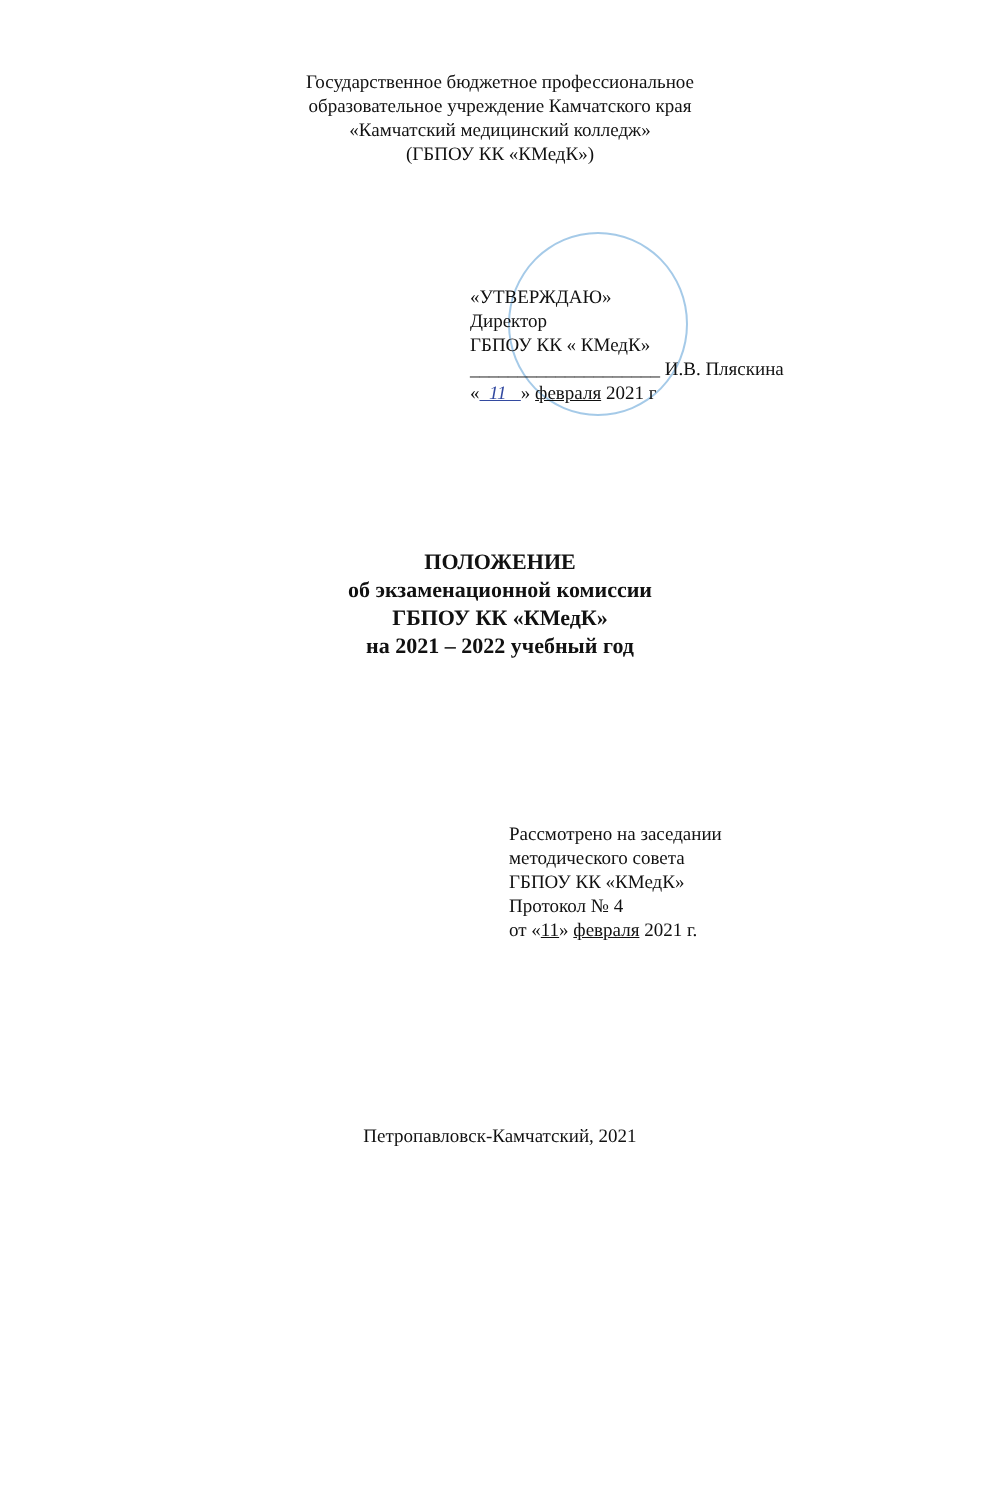Государственное бюджетное профессиональное
образовательное учреждение Камчатского края
«Камчатский медицинский колледж»
(ГБПОУ КК «КМедК»)
«УТВЕРЖДАЮ»
Директор
ГБПОУ КК « КМедК»
____________________ И.В. Пляскина
« 11 » февраля 2021 г
ПОЛОЖЕНИЕ
об экзаменационной комиссии
ГБПОУ КК «КМедК»
на 2021 – 2022 учебный год
Рассмотрено на заседании
методического совета
ГБПОУ КК «КМедК»
Протокол № 4
от «11» февраля 2021 г.
Петропавловск-Камчатский, 2021